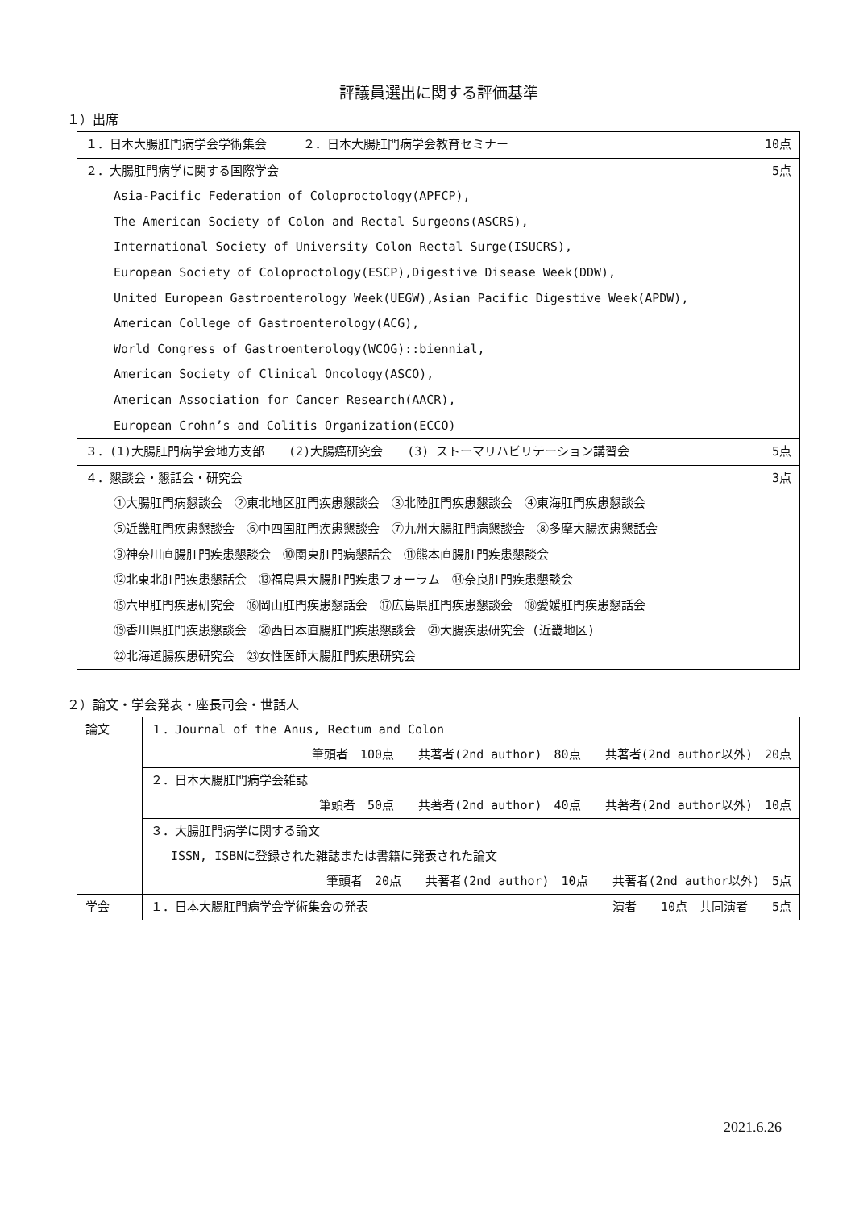評議員選出に関する評価基準
１）出席
| １．日本大腸肛門病学会学術集会 ２．日本大腸肛門病学会教育セミナー | 10点 |
| ２．大腸肛門病学に関する国際学会 | 5点 |
| Asia-Pacific Federation of Coloproctology(APFCP), | |
| The American Society of Colon and Rectal Surgeons(ASCRS), | |
| International Society of University Colon Rectal Surge(ISUCRS), | |
| European Society of Coloproctology(ESCP),Digestive Disease Week(DDW), | |
| United European Gastroenterology Week(UEGW),Asian Pacific Digestive Week(APDW), | |
| American College of Gastroenterology(ACG), | |
| World Congress of Gastroenterology(WCOG)::biennial, | |
| American Society of Clinical Oncology(ASCO), | |
| American Association for Cancer Research(AACR), | |
| European Crohn’s and Colitis Organization(ECCO) | |
| ３．(1)大腸肛門病学会地方支部 (2)大腸癌研究会 (3) ストーマリハビリテーション講習会 | 5点 |
| ４．懇談会・懇話会・研究会 | 3点 |
| ①大腸肛門病懇談会 ②東北地区肛門疾患懇談会 ③北陸肛門疾患懇談会 ④東海肛門疾患懇談会 | |
| ⑤近畿肛門疾患懇談会 ⑥中四国肛門疾患懇談会 ⑦九州大腸肛門病懇談会 ⑧多摩大腸疾患懇話会 | |
| ⑨神奈川直腸肛門疾患懇談会 ⑩関東肛門病懇話会 ⑪熊本直腸肛門疾患懇談会 | |
| ⑫北東北肛門疾患懇話会 ⑬福島県大腸肛門疾患フォーラム ⑭奈良肛門疾患懇談会 | |
| ⑮六甲肛門疾患研究会 ⑯岡山肛門疾患懇話会 ⑰広島県肛門疾患懇談会 ⑱愛媛肛門疾患懇話会 | |
| ⑲香川県肛門疾患懇談会 ⑳西日本直腸肛門疾患懇談会 ㉑大腸疾患研究会 (近畿地区) | |
| ㉒北海道腸疾患研究会 ㉓女性医師大腸肛門疾患研究会 | |
２）論文・学会発表・座長司会・世話人
| 論文 | １．Journal of the Anus, Rectum and Colon |
| | 筆頭者 100点 共著者(2nd author) 80点 共著者(2nd author以外) 20点 |
| | ２．日本大腸肛門病学会雑誌 |
| | 筆頭者 50点 共著者(2nd author) 40点 共著者(2nd author以外) 10点 |
| | ３．大腸肛門病学に関する論文 |
| | ISSN, ISBNに登録された雑誌または書籍に発表された論文 |
| | 筆頭者 20点 共著者(2nd author) 10点 共著者(2nd author以外) 5点 |
| 学会 | １．日本大腸肛門病学会学術集会の発表 演者 10点 共同演者 5点 |
2021.6.26